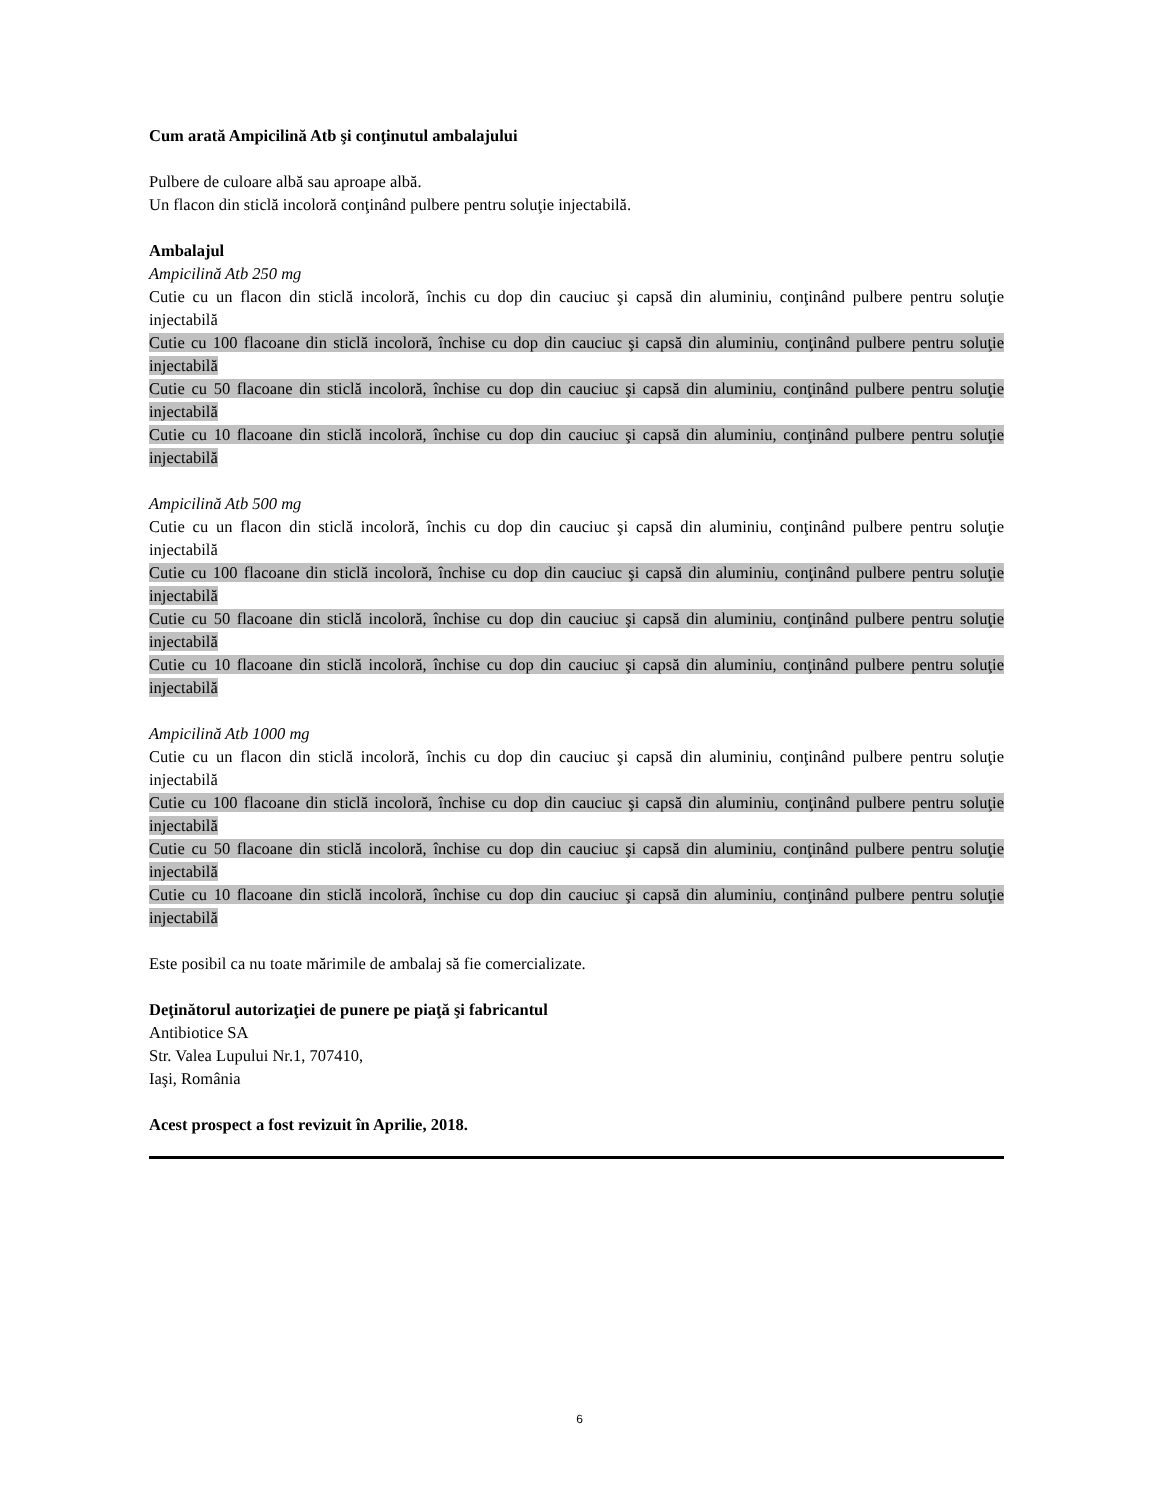Cum arată Ampicilină Atb şi conţinutul ambalajului
Pulbere de culoare albă sau aproape albă.
Un flacon din sticlă incoloră conţinând pulbere pentru soluţie injectabilă.
Ambalajul
Ampicilină Atb 250 mg
Cutie cu un flacon din sticlă incoloră, închis cu dop din cauciuc şi capsă din aluminiu, conţinând pulbere pentru soluţie injectabilă
Cutie cu 100 flacoane din sticlă incoloră, închise cu dop din cauciuc şi capsă din aluminiu, conţinând pulbere pentru soluţie injectabilă
Cutie cu 50 flacoane din sticlă incoloră, închise cu dop din cauciuc şi capsă din aluminiu, conţinând pulbere pentru soluţie injectabilă
Cutie cu 10 flacoane din sticlă incoloră, închise cu dop din cauciuc şi capsă din aluminiu, conţinând pulbere pentru soluţie injectabilă
Ampicilină Atb 500 mg
Cutie cu un flacon din sticlă incoloră, închis cu dop din cauciuc şi capsă din aluminiu, conţinând pulbere pentru soluţie injectabilă
Cutie cu 100 flacoane din sticlă incoloră, închise cu dop din cauciuc şi capsă din aluminiu, conţinând pulbere pentru soluţie injectabilă
Cutie cu 50 flacoane din sticlă incoloră, închise cu dop din cauciuc şi capsă din aluminiu, conţinând pulbere pentru soluţie injectabilă
Cutie cu 10 flacoane din sticlă incoloră, închise cu dop din cauciuc şi capsă din aluminiu, conţinând pulbere pentru soluţie injectabilă
Ampicilină Atb 1000 mg
Cutie cu un flacon din sticlă incoloră, închis cu dop din cauciuc şi capsă din aluminiu, conţinând pulbere pentru soluţie injectabilă
Cutie cu 100 flacoane din sticlă incoloră, închise cu dop din cauciuc şi capsă din aluminiu, conţinând pulbere pentru soluţie injectabilă
Cutie cu 50 flacoane din sticlă incoloră, închise cu dop din cauciuc şi capsă din aluminiu, conţinând pulbere pentru soluţie injectabilă
Cutie cu 10 flacoane din sticlă incoloră, închise cu dop din cauciuc şi capsă din aluminiu, conţinând pulbere pentru soluţie injectabilă
Este posibil ca nu toate mărimile de ambalaj să fie comercializate.
Deţinătorul autorizaţiei de punere pe piaţă şi fabricantul
Antibiotice SA
Str. Valea Lupului Nr.1, 707410,
Iaşi, România
Acest prospect a fost revizuit în Aprilie, 2018.
6